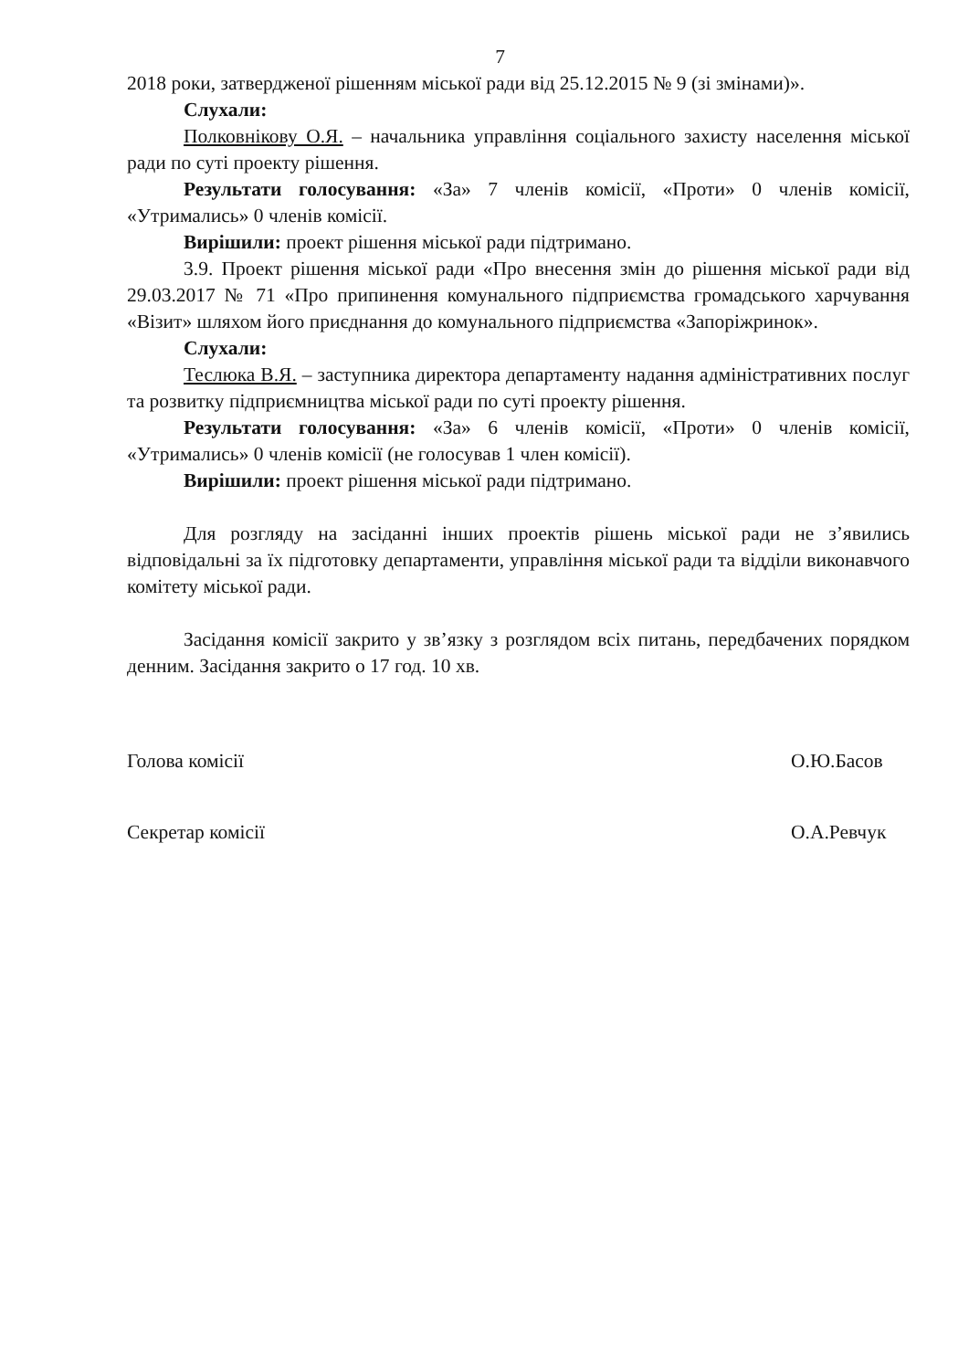7
2018 роки, затвердженої рішенням міської ради від 25.12.2015 № 9 (зі змінами)».
Слухали:
Полковнікову О.Я. – начальника управління соціального захисту населення міської ради по суті проекту рішення.
Результати голосування: «За» 7 членів комісії, «Проти» 0 членів комісії, «Утримались» 0 членів комісії.
Вирішили: проект рішення міської ради підтримано.
3.9. Проект рішення міської ради «Про внесення змін до рішення міської ради від 29.03.2017 № 71 «Про припинення комунального підприємства громадського харчування «Візит» шляхом його приєднання до комунального підприємства «Запоріжринок».
Слухали:
Теслюка В.Я. – заступника директора департаменту надання адміністративних послуг та розвитку підприємництва міської ради по суті проекту рішення.
Результати голосування: «За» 6 членів комісії, «Проти» 0 членів комісії, «Утримались» 0 членів комісії (не голосував 1 член комісії).
Вирішили: проект рішення міської ради підтримано.
Для розгляду на засіданні інших проектів рішень міської ради не з’явились відповідальні за їх підготовку департаменти, управління міської ради та відділи виконавчого комітету міської ради.
Засідання комісії закрито у зв’язку з розглядом всіх питань, передбачених порядком денним. Засідання закрито о 17 год. 10 хв.
Голова комісії О.Ю.Басов
Секретар комісії О.А.Ревчук